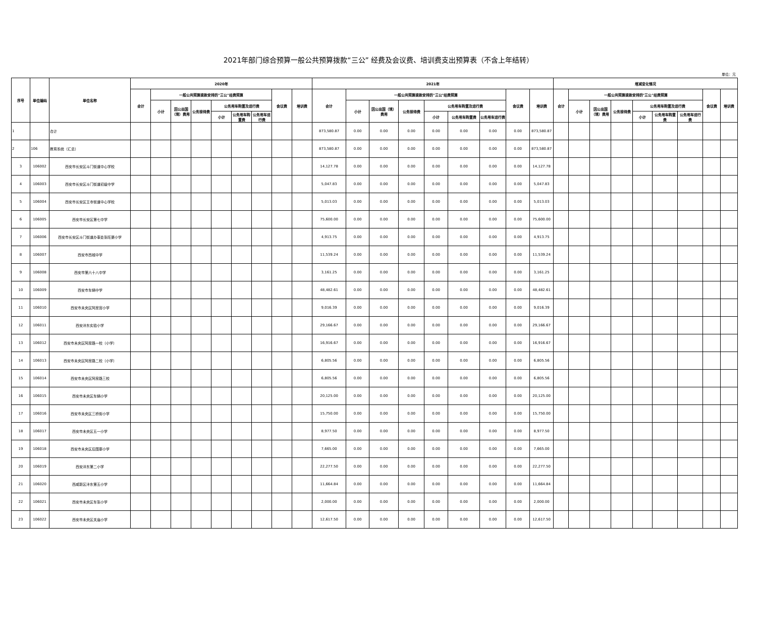2021年部门综合预算一般公共预算拨款“三公” 经费及会议费、培训费支出预算表（不含上年结转）
单位：元
| 序号 | 单位编码 | 单位名称 | 2020年 | | | | | | | | | 2021年 | | | | | | | | | 增减变化情况 | | | | | | | | |
| --- | --- | --- | --- | --- | --- | --- | --- | --- | --- | --- | --- | --- | --- | --- | --- | --- | --- | --- | --- | --- | --- | --- | --- | --- | --- | --- | --- | --- | --- |
| | | | 合计 | 一般公共预算拨款安排的"三公"经费预算 | | | | | | 会议费 | 培训费 | 合计 | 一般公共预算拨款安排的"三公"经费预算 | | | | | | 会议费 | 培训费 | 合计 | 一般公共预算拨款安排的"三公"经费预算 | | | | | | 会议费 | 培训费 |
| | | | | 小计 | 因公出国（境）费用 | 公务接待费 | 公务用车购置及运行费 | | | | | | 小计 | 因公出国（境）费用 | 公务接待费 | 公务用车购置及运行费 | | | | | | 小计 | 因公出国（境）费用 | 公务接待费 | 公务用车购置及运行费 | | | | |
| | | | | | | | 小计 | 公务用车购置费 | 公务用车运行费 | | | | | | | 小计 | 公务用车购置费 | 公务用车运行费 | | | | | | | 小计 | 公务用车购置费 | 公务用车运行费 | | |
| 1 | | 合计 | | | | | | | | | | 873,580.87 | 0.00 | 0.00 | 0.00 | 0.00 | 0.00 | 0.00 | 0.00 | 873,580.87 | | | | | | | | | |
| 2 | 106 | 教育系统（汇总） | | | | | | | | | | 873,580.87 | 0.00 | 0.00 | 0.00 | 0.00 | 0.00 | 0.00 | 0.00 | 873,580.87 | | | | | | | | | |
| 3 | 106002 | 西安市长安区斗门街道中心学校 | | | | | | | | | | 14,127.78 | 0.00 | 0.00 | 0.00 | 0.00 | 0.00 | 0.00 | 0.00 | 14,127.78 | | | | | | | | | |
| 4 | 106003 | 西安市长安区斗门街道初级中学 | | | | | | | | | | 5,047.83 | 0.00 | 0.00 | 0.00 | 0.00 | 0.00 | 0.00 | 0.00 | 5,047.83 | | | | | | | | | |
| 5 | 106004 | 西安市长安区王寺街道中心学校 | | | | | | | | | | 5,013.03 | 0.00 | 0.00 | 0.00 | 0.00 | 0.00 | 0.00 | 0.00 | 5,013.03 | | | | | | | | | |
| 6 | 106005 | 西安市长安区第七中学 | | | | | | | | | | 75,600.00 | 0.00 | 0.00 | 0.00 | 0.00 | 0.00 | 0.00 | 0.00 | 75,600.00 | | | | | | | | | |
| 7 | 106006 | 西安市长安区斗门街道办事处张旺渠小学 | | | | | | | | | | 4,913.75 | 0.00 | 0.00 | 0.00 | 0.00 | 0.00 | 0.00 | 0.00 | 4,913.75 | | | | | | | | | |
| 8 | 106007 | 西安市西城中学 | | | | | | | | | | 11,539.24 | 0.00 | 0.00 | 0.00 | 0.00 | 0.00 | 0.00 | 0.00 | 11,539.24 | | | | | | | | | |
| 9 | 106008 | 西安市第六十八中学 | | | | | | | | | | 3,161.25 | 0.00 | 0.00 | 0.00 | 0.00 | 0.00 | 0.00 | 0.00 | 3,161.25 | | | | | | | | | |
| 10 | 106009 | 西安市车辆中学 | | | | | | | | | | 48,482.61 | 0.00 | 0.00 | 0.00 | 0.00 | 0.00 | 0.00 | 0.00 | 48,482.61 | | | | | | | | | |
| 11 | 106010 | 西安市未央区阿房宫小学 | | | | | | | | | | 9,016.39 | 0.00 | 0.00 | 0.00 | 0.00 | 0.00 | 0.00 | 0.00 | 9,016.39 | | | | | | | | | |
| 12 | 106011 | 西安沣东实验小学 | | | | | | | | | | 29,166.67 | 0.00 | 0.00 | 0.00 | 0.00 | 0.00 | 0.00 | 0.00 | 29,166.67 | | | | | | | | | |
| 13 | 106012 | 西安市未央区阿房路一校（小学） | | | | | | | | | | 16,916.67 | 0.00 | 0.00 | 0.00 | 0.00 | 0.00 | 0.00 | 0.00 | 16,916.67 | | | | | | | | | |
| 14 | 106013 | 西安市未央区阿房路二校（小学） | | | | | | | | | | 6,805.56 | 0.00 | 0.00 | 0.00 | 0.00 | 0.00 | 0.00 | 0.00 | 6,805.56 | | | | | | | | | |
| 15 | 106014 | 西安市未央区阿房路三校 | | | | | | | | | | 6,805.56 | 0.00 | 0.00 | 0.00 | 0.00 | 0.00 | 0.00 | 0.00 | 6,805.56 | | | | | | | | | |
| 16 | 106015 | 西安市未央区车辆小学 | | | | | | | | | | 20,125.00 | 0.00 | 0.00 | 0.00 | 0.00 | 0.00 | 0.00 | 0.00 | 20,125.00 | | | | | | | | | |
| 17 | 106016 | 西安市未央区三桥街小学 | | | | | | | | | | 15,750.00 | 0.00 | 0.00 | 0.00 | 0.00 | 0.00 | 0.00 | 0.00 | 15,750.00 | | | | | | | | | |
| 18 | 106017 | 西安市未央区五一小学 | | | | | | | | | | 8,977.50 | 0.00 | 0.00 | 0.00 | 0.00 | 0.00 | 0.00 | 0.00 | 8,977.50 | | | | | | | | | |
| 19 | 106018 | 西安市未央区后围寨小学 | | | | | | | | | | 7,665.00 | 0.00 | 0.00 | 0.00 | 0.00 | 0.00 | 0.00 | 0.00 | 7,665.00 | | | | | | | | | |
| 20 | 106019 | 西安沣东第二小学 | | | | | | | | | | 22,277.50 | 0.00 | 0.00 | 0.00 | 0.00 | 0.00 | 0.00 | 0.00 | 22,277.50 | | | | | | | | | |
| 21 | 106020 | 西咸新区沣东第五小学 | | | | | | | | | | 11,664.84 | 0.00 | 0.00 | 0.00 | 0.00 | 0.00 | 0.00 | 0.00 | 11,664.84 | | | | | | | | | |
| 22 | 106021 | 西安市未央区车张小学 | | | | | | | | | | 2,000.00 | 0.00 | 0.00 | 0.00 | 0.00 | 0.00 | 0.00 | 0.00 | 2,000.00 | | | | | | | | | |
| 23 | 106022 | 西安市未央区关庙小学 | | | | | | | | | | 12,617.50 | 0.00 | 0.00 | 0.00 | 0.00 | 0.00 | 0.00 | 0.00 | 12,617.50 | | | | | | | | | |